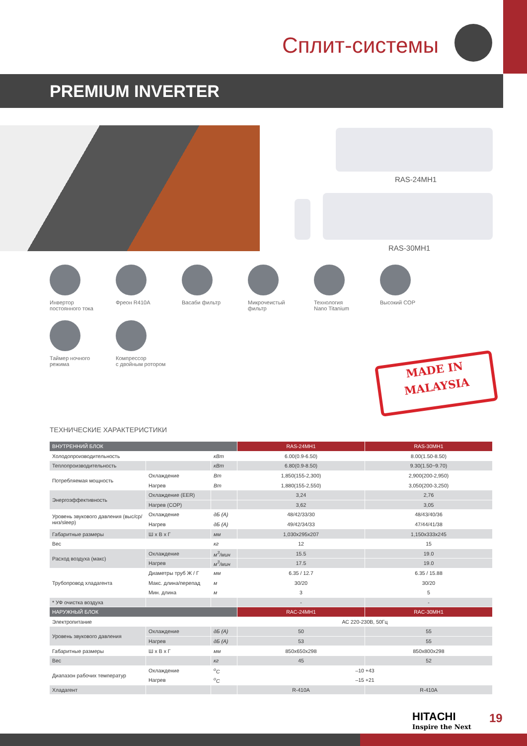Сплит-системы
PREMIUM INVERTER
RAS-24MH1
RAS-30MH1
Инвертор
постоянного тока
Фреон R410A
Васаби фильтр
Микрочеистый
фильтр
Технология
Nano Titanium
Высокий COP
Таймер ночного
режима
Компрессор
с двойным ротором
MADE IN
MALAYSIA
ТЕХНИЧЕСКИЕ ХАРАКТЕРИСТИКИ
| ВНУТРЕННИЙ БЛОК | | | RAS-24MH1 | RAS-30MH1 |
| --- | --- | --- | --- | --- |
| Холодопроизводительность | | кВт | 6.00(0.9-6.50) | 8.00(1.50-8.50) |
| Теплопроизводительность | | кВт | 6.80(0.9-8.50) | 9.30(1.50~9.70) |
| Потребляемая мощность | Охлаждение | Вт | 1,850(155-2,300) | 2,900(200-2,950) |
| | Нагрев | Вт | 1,880(155-2,550) | 3,050(200-3,250) |
| Энергоэффективность | Охлаждение (EER) | | 3,24 | 2,76 |
| | Нагрев (COP) | | 3,62 | 3,05 |
| Уровень звукового давления (выс/ср/низ/sleep) | Охлаждение | дБ (А) | 48/42/33/30 | 48/43/40/36 |
| | Нагрев | дБ (А) | 49/42/34/33 | 47/44/41/38 |
| Габаритные размеры | Ш x В x Г | мм | 1,030x295x207 | 1,150x333x245 |
| Вес | | кг | 12 | 15 |
| Расход воздуха (макс) | Охлаждение | м<sup>3</sup>/мин | 15.5 | 19.0 |
| | Нагрев | м<sup>3</sup>/мин | 17.5 | 19.0 |
| Трубопровод хладагента | Диаметры труб Ж / Г | мм | 6.35 / 12.7 | 6.35 / 15.88 |
| | Макс. длина/перепад | м | 30/20 | 30/20 |
| | Мин. длина | м | 3 | 5 |
| * УФ очистка воздуха | | | - | - |
| НАРУЖНЫЙ БЛОК | | | RAC-24MH1 | RAC-30MH1 |
| --- | --- | --- | --- | --- |
| Электропитание | | | АС 220-230В, 50Гц | |
| Уровень звукового давления | Охлаждение | дБ (А) | 50 | 55 |
| | Нагрев | дБ (А) | 53 | 55 |
| Габаритные размеры | Ш x В x Г | мм | 850x650x298 | 850x800x298 |
| Вес | | кг | 45 | 52 |
| Диапазон рабочих температур | Охлаждение | <sup>o</sup> C | –10 +43 | |
| | Нагрев | <sup>o</sup> C | –15 +21 | |
| Хладагент | | | R-410A | R-410A |
HITACHI
Inspire the Next
19